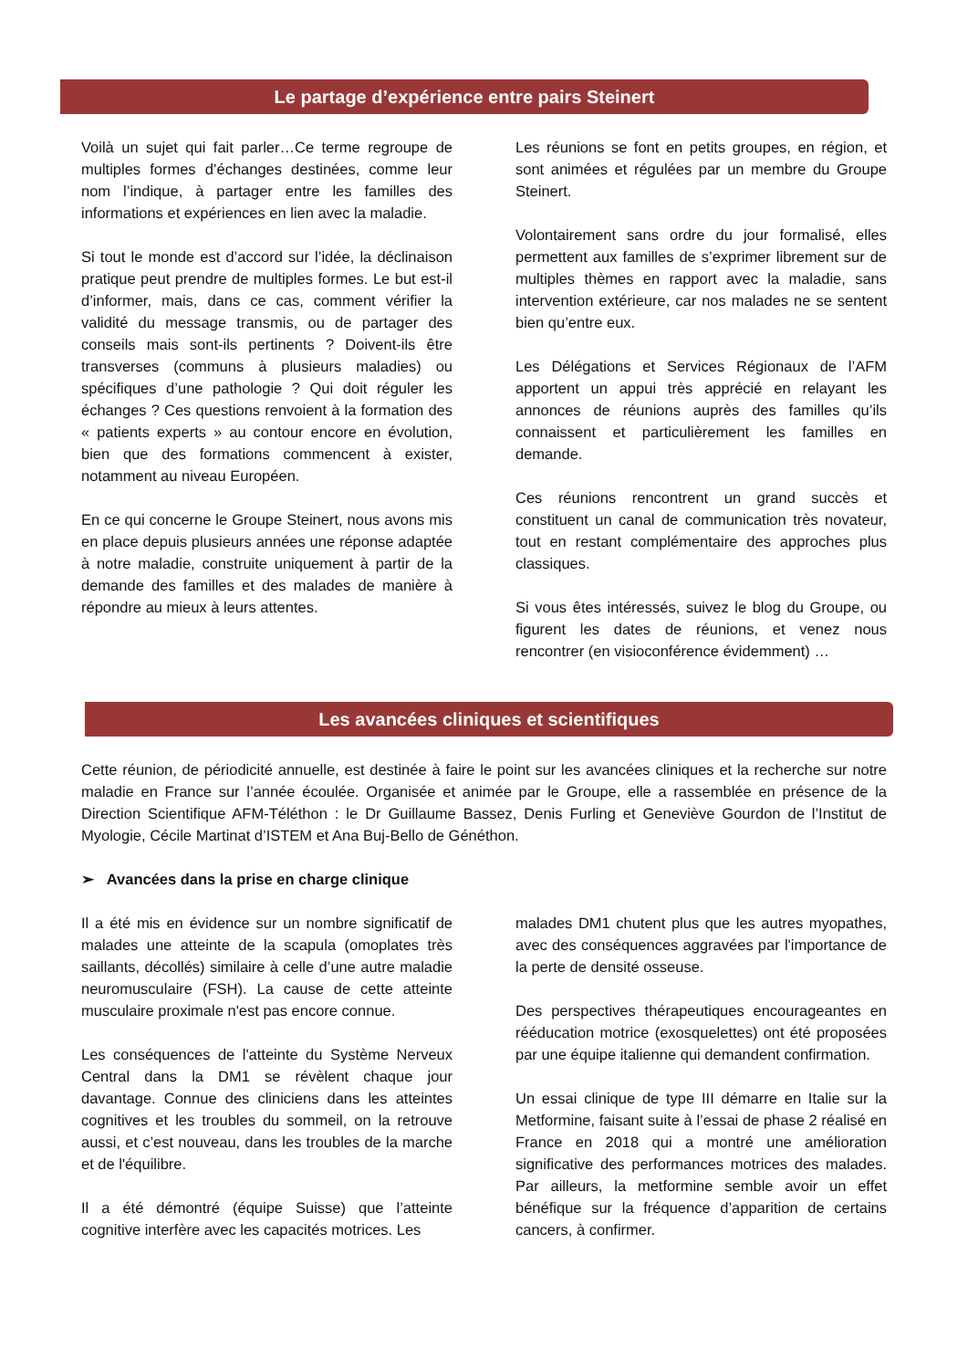Le partage d’expérience entre pairs Steinert
Voilà un sujet qui fait parler…Ce terme regroupe de multiples formes d’échanges destinées, comme leur nom l’indique, à partager entre les familles des informations et expériences en lien avec la maladie.
Si tout le monde est d’accord sur l’idée, la déclinaison pratique peut prendre de multiples formes. Le but est-il d’informer, mais, dans ce cas, comment vérifier la validité du message transmis, ou de partager des conseils mais sont-ils pertinents ? Doivent-ils être transverses (communs à plusieurs maladies) ou spécifiques d’une pathologie ? Qui doit réguler les échanges ? Ces questions renvoient à la formation des « patients experts » au contour encore en évolution, bien que des formations commencent à exister, notamment au niveau Européen.
En ce qui concerne le Groupe Steinert, nous avons mis en place depuis plusieurs années une réponse adaptée à notre maladie, construite uniquement à partir de la demande des familles et des malades de manière à répondre au mieux à leurs attentes.
Les réunions se font en petits groupes, en région, et sont animées et régulées par un membre du Groupe Steinert.
Volontairement sans ordre du jour formalisé, elles permettent aux familles de s’exprimer librement sur de multiples thèmes en rapport avec la maladie, sans intervention extérieure, car nos malades ne se sentent bien qu’entre eux.
Les Délégations et Services Régionaux de l’AFM apportent un appui très apprécié en relayant les annonces de réunions auprès des familles qu’ils connaissent et particulièrement les familles en demande.
Ces réunions rencontrent un grand succès et constituent un canal de communication très novateur, tout en restant complémentaire des approches plus classiques.
Si vous êtes intéressés, suivez le blog du Groupe, ou figurent les dates de réunions, et venez nous rencontrer (en visioconférence évidemment) …
Les avancées cliniques et scientifiques
Cette réunion, de périodicité annuelle, est destinée à faire le point sur les avancées cliniques et la recherche sur notre maladie en France sur l’année écoulée. Organisée et animée par le Groupe, elle a rassemblée en présence de la Direction Scientifique AFM-Téléthon : le Dr Guillaume Bassez, Denis Furling et Geneviève Gourdon de l’Institut de Myologie, Cécile Martinat d’ISTEM et Ana Buj-Bello de Généthon.
➢ Avancées dans la prise en charge clinique
Il a été mis en évidence sur un nombre significatif de malades une atteinte de la scapula (omoplates très saillants, décollés) similaire à celle d’une autre maladie neuromusculaire (FSH). La cause de cette atteinte musculaire proximale n'est pas encore connue.
Les conséquences de l'atteinte du Système Nerveux Central dans la DM1 se révèlent chaque jour davantage. Connue des cliniciens dans les atteintes cognitives et les troubles du sommeil, on la retrouve aussi, et c’est nouveau, dans les troubles de la marche et de l'équilibre.
Il a été démontré (équipe Suisse) que l’atteinte cognitive interfère avec les capacités motrices. Les
malades DM1 chutent plus que les autres myopathes, avec des conséquences aggravées par l'importance de la perte de densité osseuse.
Des perspectives thérapeutiques encourageantes en rééducation motrice (exosquelettes) ont été proposées par une équipe italienne qui demandent confirmation.
Un essai clinique de type III démarre en Italie sur la Metformine, faisant suite à l’essai de phase 2 réalisé en France en 2018 qui a montré une amélioration significative des performances motrices des malades. Par ailleurs, la metformine semble avoir un effet bénéfique sur la fréquence d’apparition de certains cancers, à confirmer.